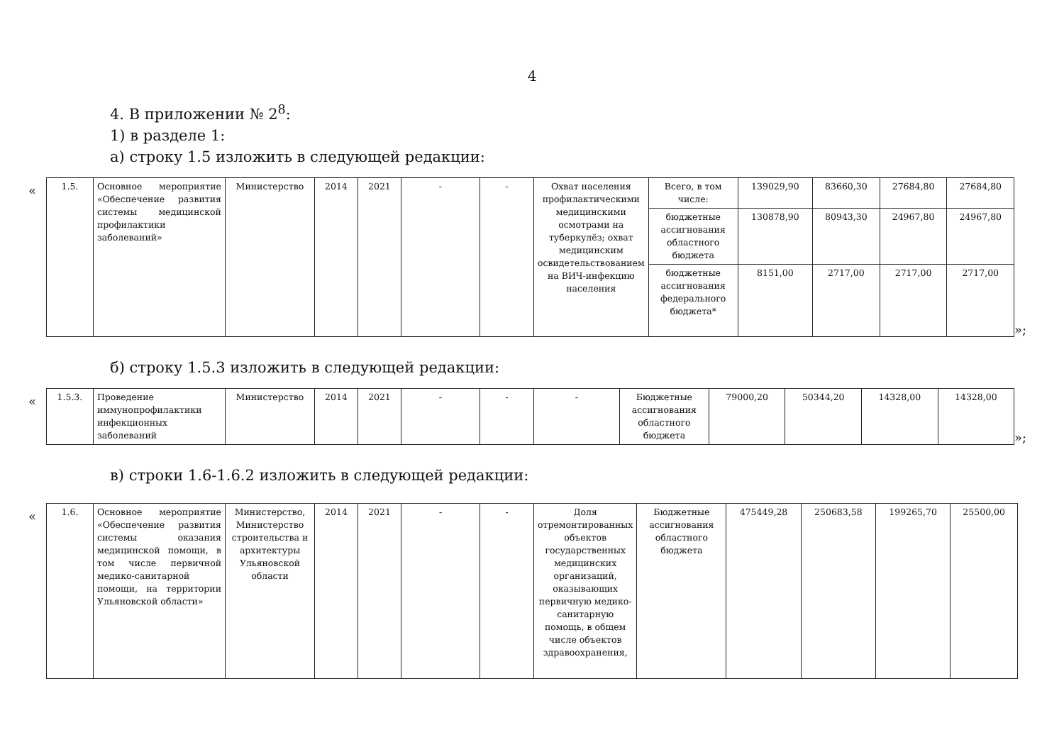4
4. В приложении № 2<sup>8</sup>:
1) в разделе 1:
а) строку 1.5 изложить в следующей редакции:
«
| 1.5. | Основное мероприятие «Обеспечение развития системы медицинской профилактики заболеваний» | Министерство | 2014 | 2021 | - | - | Охват населения профилактическими медицинскими осмотрами на туберкулёз; охват медицинским освидетельствованием на ВИЧ-инфекцию населения | Всего, в том числе: | 139029,90 | 83660,30 | 27684,80 | 27684,80 |
| | | | | | | | | бюджетные ассигнования областного бюджета | 130878,90 | 80943,30 | 24967,80 | 24967,80 |
| | | | | | | | | бюджетные ассигнования федерального бюджета* | 8151,00 | 2717,00 | 2717,00 | 2717,00 |
»;
б) строку 1.5.3 изложить в следующей редакции:
«
| 1.5.3. | Проведение иммунопрофилактики инфекционных заболеваний | Министерство | 2014 | 2021 | - | - | - | Бюджетные ассигнования областного бюджета | 79000,20 | 50344,20 | 14328,00 | 14328,00 |
»;
в) строки 1.6-1.6.2 изложить в следующей редакции:
«
| 1.6. | Основное мероприятие «Обеспечение развития системы оказания медицинской помощи, в том числе первичной медико-санитарной помощи, на территории Ульяновской области» | Министерство, Министерство строительства и архитектуры Ульяновской области | 2014 | 2021 | - | - | Доля отремонтированных объектов государственных медицинских организаций, оказывающих первичную медико-санитарную помощь, в общем числе объектов здравоохранения, | Бюджетные ассигнования областного бюджета | 475449,28 | 250683,58 | 199265,70 | 25500,00 |